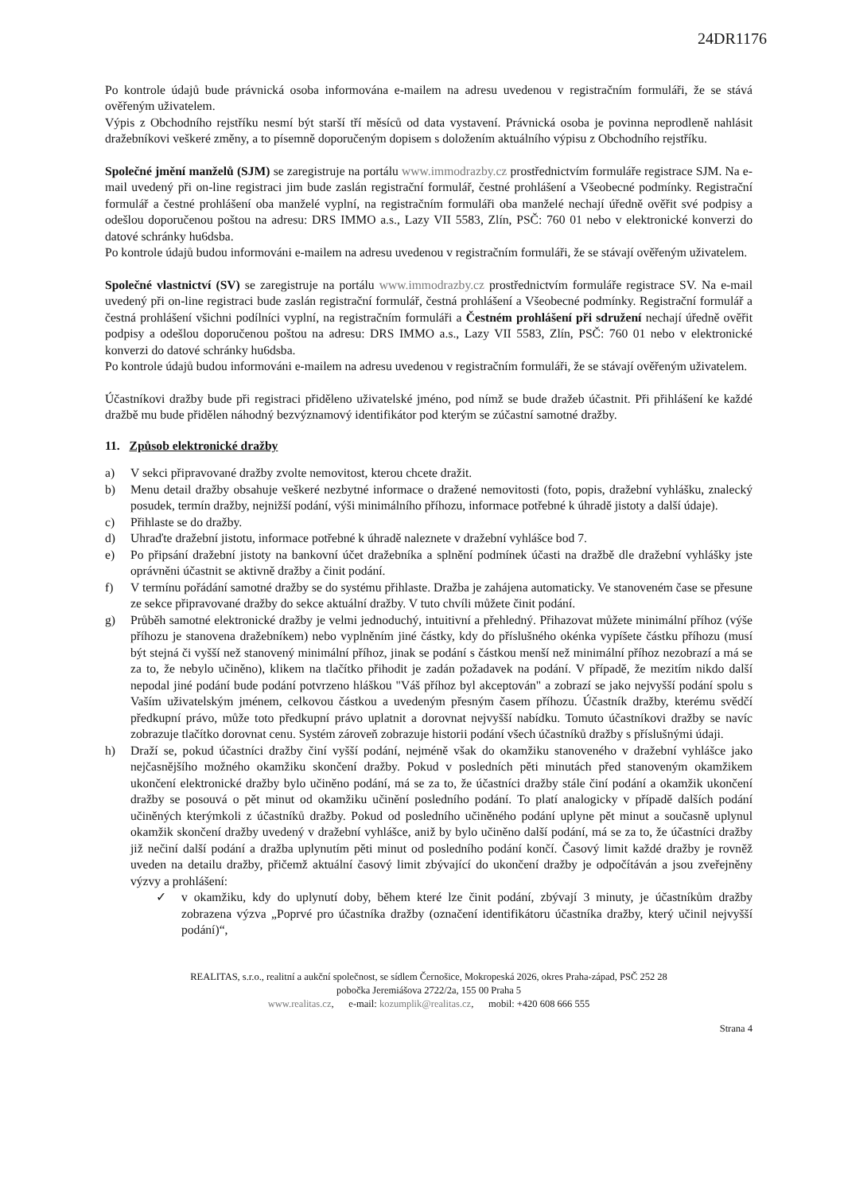24DR1176
Po kontrole údajů bude právnická osoba informována e-mailem na adresu uvedenou v registračním formuláři, že se stává ověřeným uživatelem.
Výpis z Obchodního rejstříku nesmí být starší tří měsíců od data vystavení. Právnická osoba je povinna neprodleně nahlásit dražebníkovi veškeré změny, a to písemně doporučeným dopisem s doložením aktuálního výpisu z Obchodního rejstříku.
Společné jmění manželů (SJM) se zaregistruje na portálu www.immodrazby.cz prostřednictvím formuláře registrace SJM. Na e-mail uvedený při on-line registraci jim bude zaslán registrační formulář, čestné prohlášení a Všeobecné podmínky. Registrační formulář a čestné prohlášení oba manželé vyplní, na registračním formuláři oba manželé nechají úředně ověřit své podpisy a odešlou doporučenou poštou na adresu: DRS IMMO a.s., Lazy VII 5583, Zlín, PSČ: 760 01 nebo v elektronické konverzi do datové schránky hu6dsba.
Po kontrole údajů budou informováni e-mailem na adresu uvedenou v registračním formuláři, že se stávají ověřeným uživatelem.
Společné vlastnictví (SV) se zaregistruje na portálu www.immodrazby.cz prostřednictvím formuláře registrace SV. Na e-mail uvedený při on-line registraci bude zaslán registrační formulář, čestná prohlášení a Všeobecné podmínky. Registrační formulář a čestná prohlášení všichni podílníci vyplní, na registračním formuláři a Čestném prohlášení při sdružení nechají úředně ověřit podpisy a odešlou doporučenou poštou na adresu: DRS IMMO a.s., Lazy VII 5583, Zlín, PSČ: 760 01 nebo v elektronické konverzi do datové schránky hu6dsba.
Po kontrole údajů budou informováni e-mailem na adresu uvedenou v registračním formuláři, že se stávají ověřeným uživatelem.
Účastníkovi dražby bude při registraci přiděleno uživatelské jméno, pod nímž se bude dražeb účastnit. Při přihlášení ke každé dražbě mu bude přidělen náhodný bezvýznamový identifikátor pod kterým se zúčastní samotné dražby.
11. Způsob elektronické dražby
a) V sekci připravované dražby zvolte nemovitost, kterou chcete dražit.
b) Menu detail dražby obsahuje veškeré nezbytné informace o dražené nemovitosti (foto, popis, dražební vyhlášku, znalecký posudek, termín dražby, nejnižší podání, výši minimálního příhozu, informace potřebné k úhradě jistoty a další údaje).
c) Přihlaste se do dražby.
d) Uhraďte dražební jistotu, informace potřebné k úhradě naleznete v dražební vyhlášce bod 7.
e) Po připsání dražební jistoty na bankovní účet dražebníka a splnění podmínek účasti na dražbě dle dražební vyhlášky jste oprávněni účastnit se aktivně dražby a činit podání.
f) V termínu pořádání samotné dražby se do systému přihlaste. Dražba je zahájena automaticky. Ve stanoveném čase se přesune ze sekce připravované dražby do sekce aktuální dražby. V tuto chvíli můžete činit podání.
g) Průběh samotné elektronické dražby je velmi jednoduchý, intuitivní a přehledný. Přihazovat můžete minimální příhoz (výše příhozu je stanovena dražebníkem) nebo vyplněním jiné částky, kdy do příslušného okénka vypíšete částku příhozu (musí být stejná či vyšší než stanovený minimální příhoz, jinak se podání s částkou menší než minimální příhoz nezobrazí a má se za to, že nebylo učiněno), klikem na tlačítko přihodit je zadán požadavek na podání. V případě, že mezitím nikdo další nepodal jiné podání bude podání potvrzeno hláškou "Váš příhoz byl akceptován" a zobrazí se jako nejvyšší podání spolu s Vaším uživatelským jménem, celkovou částkou a uvedeným přesným časem příhozu. Účastník dražby, kterému svědčí předkupní právo, může toto předkupní právo uplatnit a dorovnat nejvyšší nabídku. Tomuto účastníkovi dražby se navíc zobrazuje tlačítko dorovnat cenu. Systém zároveň zobrazuje historii podání všech účastníků dražby s příslušnými údaji.
h) Draží se, pokud účastníci dražby činí vyšší podání, nejméně však do okamžiku stanoveného v dražební vyhlášce jako nejčasnějšího možného okamžiku skončení dražby. Pokud v posledních pěti minutách před stanoveným okamžikem ukončení elektronické dražby bylo učiněno podání, má se za to, že účastníci dražby stále činí podání a okamžik ukončení dražby se posouvá o pět minut od okamžiku učinění posledního podání. To platí analogicky v případě dalších podání učiněných kterýmkoli z účastníků dražby. Pokud od posledního učiněného podání uplyne pět minut a současně uplynul okamžik skončení dražby uvedený v dražební vyhlášce, aniž by bylo učiněno další podání, má se za to, že účastníci dražby již nečiní další podání a dražba uplynutím pěti minut od posledního podání končí. Časový limit každé dražby je rovněž uveden na detailu dražby, přičemž aktuální časový limit zbývající do ukončení dražby je odpočítáván a jsou zveřejněny výzvy a prohlášení:
✓ v okamžiku, kdy do uplynutí doby, během které lze činit podání, zbývají 3 minuty, je účastníkům dražby zobrazena výzva „Poprvé pro účastníka dražby (označení identifikátoru účastníka dražby, který učinil nejvyšší podání)“,
REALITAS, s.r.o., realitní a aukční společnost, se sídlem Černošice, Mokropeská 2026, okres Praha-západ, PSČ 252 28
pobočka Jeremiášova 2722/2a, 155 00 Praha 5
www.realitas.cz, e-mail: kozumplik@realitas.cz, mobil: +420 608 666 555
Strana 4